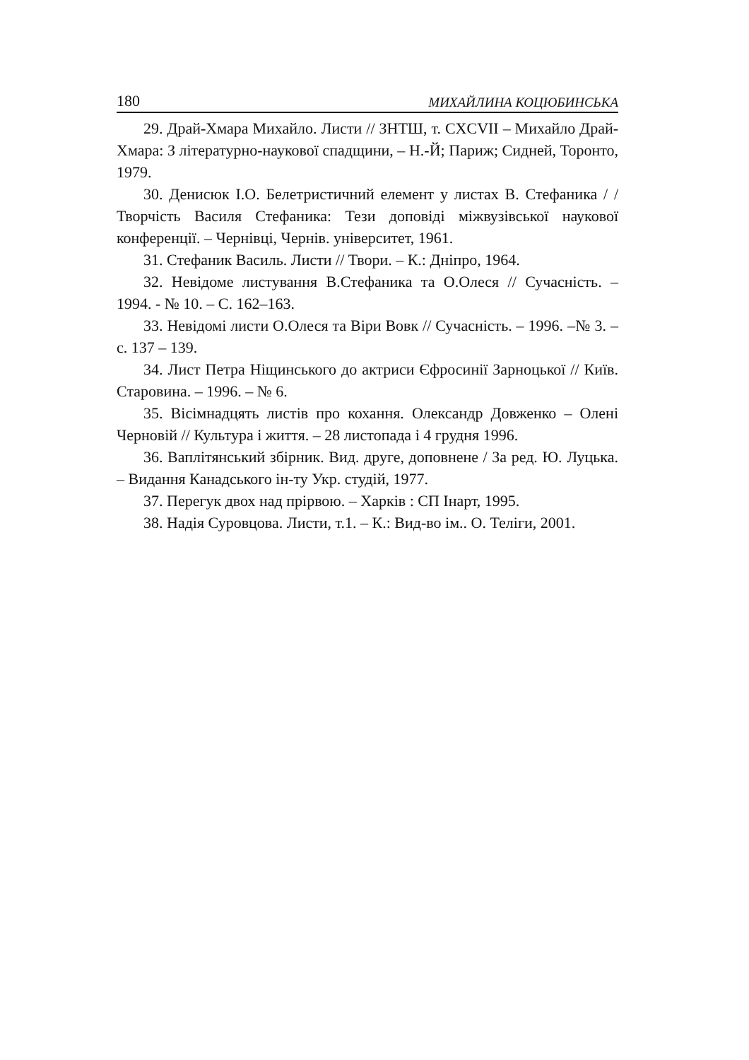180 МИХАЙЛИНА КОЦЮБИНСЬКА
29. Драй-Хмара Михайло. Листи // ЗНТШ, т. CXCVII – Михайло Драй-Хмара: З літературно-наукової спадщини, – Н.-Й; Париж; Сидней, Торонто, 1979.
30. Денисюк І.О. Белетристичний елемент у листах В. Стефаника / / Творчість Василя Стефаника: Тези доповіді міжвузівської наукової конференції. – Чернівці, Чернів. університет, 1961.
31. Стефаник Василь. Листи // Твори. – К.: Дніпро, 1964.
32. Невідоме листування В.Стефаника та О.Олеся // Сучасність. – 1994. - № 10. – С. 162–163.
33. Невідомі листи О.Олеся та Віри Вовк // Сучасність. – 1996. –№ 3. – с. 137 – 139.
34. Лист Петра Ніщинського до актриси Єфросинії Зарноцької // Київ. Старовина. – 1996. – № 6.
35. Вісімнадцять листів про кохання. Олександр Довженко – Олені Черновій // Культура і життя. – 28 листопада і 4 грудня 1996.
36. Ваплітянський збірник. Вид. друге, доповнене / За ред. Ю. Луцька. – Видання Канадського ін-ту Укр. студій, 1977.
37. Перегук двох над прірвою. – Харків : СП Інарт, 1995.
38. Надія Суровцова. Листи, т.1. – К.: Вид-во ім.. О. Теліги, 2001.